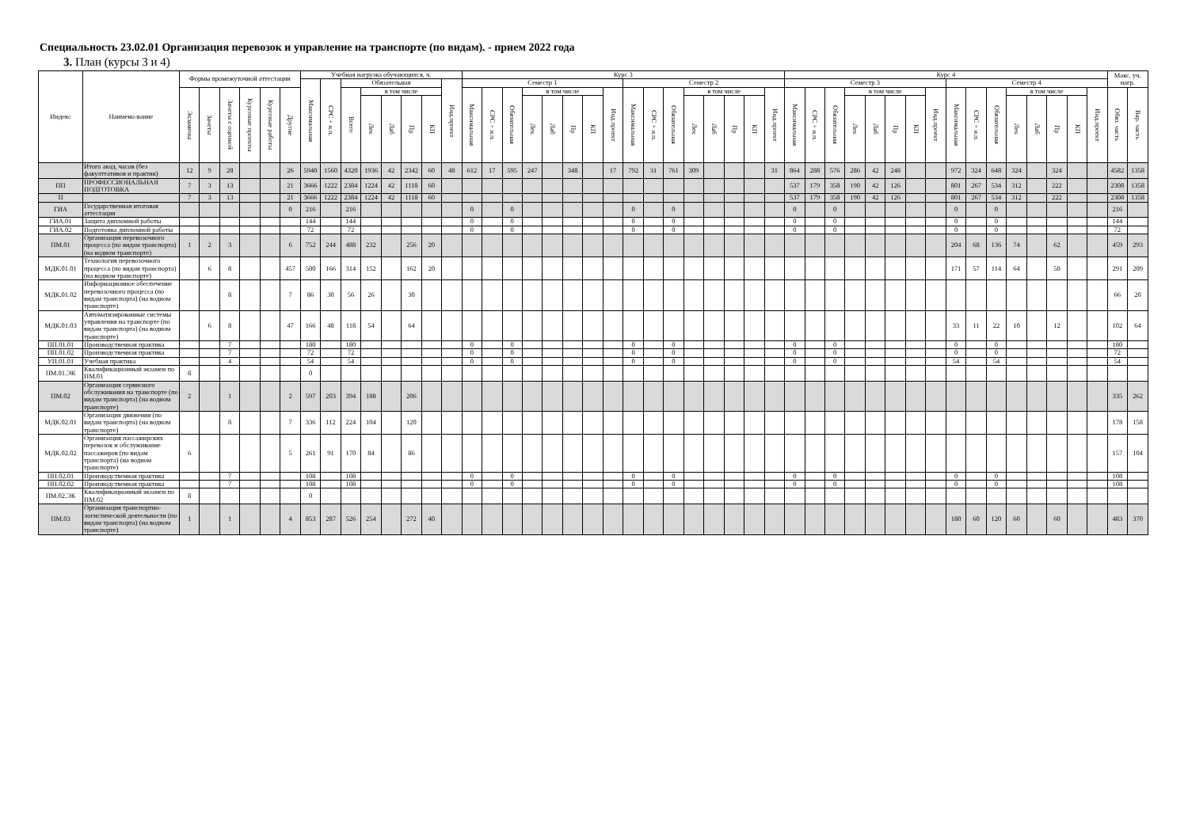Специальность 23.02.01 Организация перевозок и управление на транспорте (по видам). - прием 2022 года
3. План (курсы 3 и 4)
| Индекс | Наимено-вание | Формы промежуточной аттестации | | | | | | Учебная нагрузка обучающихся, ч. | | | | | | | | Курс 3 | | | | | | | | | | | | | | | | Курс 4 | | | | | | | | | | | | | | | | Макс. уч. нагр. | |
| --- | --- | --- | --- | --- | --- | --- | --- | --- | --- | --- | --- | --- | --- | --- | --- | --- | --- | --- | --- | --- | --- | --- | --- | --- | --- | --- | --- | --- | --- | --- | --- | --- | --- | --- | --- | --- | --- | --- | --- | --- | --- | --- | --- | --- | --- | --- | --- | --- | --- |
| | | | | | | | | Максимальная | СРС + и.п. | Обязательная | | | | | Инд.проект | Семестр 1 | | | | | | | | Семестр 2 | | | | | | | | Семестр 3 | | | | | | | | Семестр 4 | | | | | | | | | |
| | | Экзамены | Зачеты | Зачеты с оценкой | Курсовые проекты | Курсовые работы | Другие | | | Всего | в том числе | | | | | Максимальная | СРС + и.п. | Обязательная | в том числе | | | | Инд.проект | Максимальная | СРС + и.п. | Обязательная | в том числе | | | | Инд.проект | Максимальная | СРС + и.п. | Обязательная | в том числе | | | | Инд.проект | Максимальная | СРС + и.п. | Обязательная | в том числе | | | | Инд.проект | Обяз. часть | Вар. часть |
| | | | | | | | | | | | Лек | Лаб | Пр | КП | | | | | Лек | Лаб | Пр | КП | | | | | Лек | Лаб | Пр | КП | | | | | Лек | Лаб | Пр | КП | | | | | Лек | Лаб | Пр | КП | | | |
| | Итого акад. часов (без факулттативов и практик) | 12 | 9 | 28 | | | 26 | 5940 | 1560 | 4320 | 1936 | 42 | 2342 | 60 | 48 | 612 | 17 | 595 | 247 | | 348 | | 17 | 792 | 31 | 761 | 309 | | | | 31 | 864 | 288 | 576 | 286 | 42 | 248 | | | 972 | 324 | 648 | 324 | | 324 | | | 4582 | 1358 |
| ПП | ПРОФЕССИОНАЛЬНАЯ ПОДГОТОВКА | 7 | 3 | 13 | | | 21 | 3666 | 1222 | 2384 | 1224 | 42 | 1118 | 60 | | | | | | | | | | | | | | | | | | 537 | 179 | 358 | 190 | 42 | 126 | | | 801 | 267 | 534 | 312 | | 222 | | | 2308 | 1358 |
| П | | 7 | 3 | 13 | | | 21 | 3666 | 1222 | 2384 | 1224 | 42 | 1118 | 60 | | | | | | | | | | | | | | | | | | 537 | 179 | 358 | 190 | 42 | 126 | | | 801 | 267 | 534 | 312 | | 222 | | | 2308 | 1358 |
| ГИА | Государственная итоговая аттестация | | | | | | 0 | 216 | | 216 | | | | | | 0 | | 0 | | | | | | 0 | | 0 | | | | | | 0 | | 0 | | | | | | 0 | | 0 | | | | | | 216 | |
| ГИА.01 | Защита дипломной работы | | | | | | | 144 | | 144 | | | | | | 0 | | 0 | | | | | | 0 | | 0 | | | | | | 0 | | 0 | | | | | | 0 | | 0 | | | | | | 144 | |
| ГИА.02 | Подготовка дипломной работы | | | | | | | 72 | | 72 | | | | | | 0 | | 0 | | | | | | 0 | | 0 | | | | | | 0 | | 0 | | | | | | 0 | | 0 | | | | | | 72 | |
| ПМ.01 | Организация перевозочного процесса (по видам транспорта) (на водном транспорте) | 1 | 2 | 3 | | | 6 | 752 | 244 | 488 | 232 | | 256 | 20 | | | | | | | | | | | | | | | | | | | | | | | | | | 204 | 68 | 136 | 74 | | 62 | | | 459 | 293 |
| МДК.01.01 | Технология перевозочного процесса (по видам транспорта) (на водном транспорте) | | 6 | 8 | | | 457 | 500 | 166 | 314 | 152 | | 162 | 20 | | | | | | | | | | | | | | | | | | | | | | | | | | 171 | 57 | 114 | 64 | | 50 | | | 291 | 209 |
| МДК.01.02 | Информационное обеспечение перевозочного процесса (по видам транспорта) (на водном транспорте) | | | 8 | | | 7 | 86 | 30 | 56 | 26 | | 30 | | | | | | | | | | | | | | | | | | | | | | | | | | | | | | | | | | | 66 | 20 |
| МДК.01.03 | Автоматизированные системы управления на транспорте (по видам транспорта) (на водном транспорте) | | 6 | 8 | | | 47 | 166 | 48 | 118 | 54 | | 64 | | | | | | | | | | | | | | | | | | | | | | | | | | | 33 | 11 | 22 | 10 | | 12 | | | 102 | 64 |
| ПП.01.01 | Производственная практика | | | 7 | | | | 180 | | 180 | | | | | | 0 | | 0 | | | | | | 0 | | 0 | | | | | | 0 | | 0 | | | | | | 0 | | 0 | | | | | | 180 | |
| ПП.01.02 | Производственная практика | | | 7 | | | | 72 | | 72 | | | | | | 0 | | 0 | | | | | | 0 | | 0 | | | | | | 0 | | 0 | | | | | | 0 | | 0 | | | | | | 72 | |
| УП.01.01 | Учебная практика | | | 4 | | | | 54 | | 54 | | | | | | 0 | | 0 | | | | | | 0 | | 0 | | | | | | 0 | | 0 | | | | | | 54 | | 54 | | | | | | 54 | |
| ПМ.01.ЭК | Квалификационный экзамен по ПМ.01 | 8 | | | | | | 0 | | | | | | | | | | | | | | | | | | | | | | | | | | | | | | | | | | | | | | | | | |
| ПМ.02 | Организация сервисного обслуживания на транспорте (по видам транспорта) (на водном транспорте) | 2 | | 1 | | | 2 | 597 | 203 | 394 | 188 | | 206 | | | | | | | | | | | | | | | | | | | | | | | | | | | | | | | | | | | 335 | 262 |
| МДК.02.01 | Организация движения (по видам транспорта) (на водном транспорте) | | | 8 | | | 7 | 336 | 112 | 224 | 104 | | 120 | | | | | | | | | | | | | | | | | | | | | | | | | | | | | | | | | | | 178 | 158 |
| МДК.02.02 | Организация пассажирских перевозок и обслуживание пассажиров (по видам транспорта) (на водном транспорте) | 6 | | | | | 5 | 261 | 91 | 170 | 84 | | 86 | | | | | | | | | | | | | | | | | | | | | | | | | | | | | | | | | | | 157 | 104 |
| ПП.02.01 | Производственная практика | | | 7 | | | | 108 | | 108 | | | | | | 0 | | 0 | | | | | | 0 | | 0 | | | | | | 0 | | 0 | | | | | | 0 | | 0 | | | | | | 108 | |
| ПП.02.02 | Производственная практика | | | 7 | | | | 108 | | 108 | | | | | | 0 | | 0 | | | | | | 0 | | 0 | | | | | | 0 | | 0 | | | | | | 0 | | 0 | | | | | | 108 | |
| ПМ.02.ЭК | Квалификационный экзамен по ПМ.02 | 8 | | | | | | 0 | | | | | | | | | | | | | | | | | | | | | | | | | | | | | | | | | | | | | | | | | |
| ПМ.03 | Организация транспортно-логистической деятельности (по видам транспорта) (на водном транспорте) | 1 | | 1 | | | 4 | 853 | 287 | 526 | 254 | | 272 | 40 | | | | | | | | | | | | | | | | | | | | | | | | | | 180 | 60 | 120 | 60 | | 60 | | | 483 | 370 |